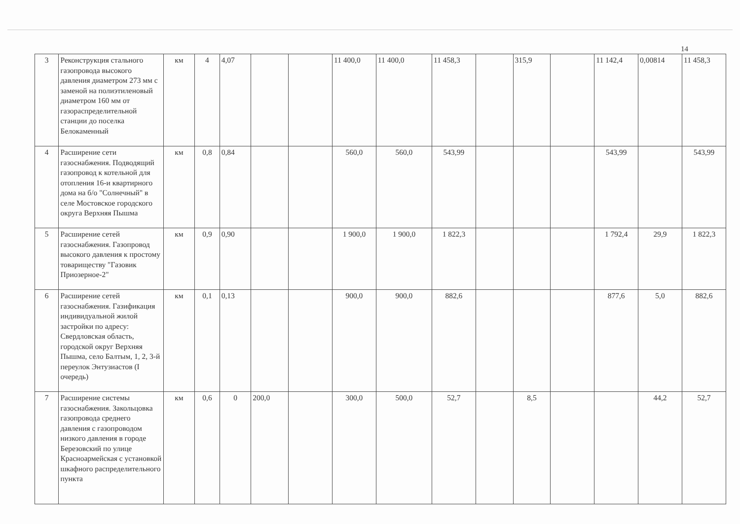14
| 3 | Реконструкция стального газопровода высокого давления диаметром 273 мм с заменой на полиэтиленовый диаметром 160 мм от газораспределительной станции до поселка Белокаменный | км | 4 | 4,07 | | | 11 400,0 | 11 400,0 | 11 458,3 | | 315,9 | | 11 142,4 | 0,00814 | 11 458,3 |
| 4 | Расширение сети газоснабжения. Подводящий газопровод к котельной для отопления 16-и квартирного дома на б/о "Солнечный" в селе Мостовское городского округа Верхняя Пышма | км | 0,8 | 0,84 | | | 560,0 | 560,0 | 543,99 | | | | 543,99 | | 543,99 |
| 5 | Расширение сетей газоснабжения. Газопровод высокого давления к простому товариществу "Газовик Приозерное-2" | км | 0,9 | 0,90 | | | 1 900,0 | 1 900,0 | 1 822,3 | | | | 1 792,4 | 29,9 | 1 822,3 |
| 6 | Расширение сетей газоснабжения. Газификация индивидуальной жилой застройки по адресу: Свердловская область, городской округ Верхняя Пышма, село Балтым, 1, 2, 3-й переулок Энтузиастов (I очередь) | км | 0,1 | 0,13 | | | 900,0 | 900,0 | 882,6 | | | | 877,6 | 5,0 | 882,6 |
| 7 | Расширение системы газоснабжения. Закольцовка газопровода среднего давления с газопроводом низкого давления в городе Березовский по улице Красноармейская с установкой шкафного распределительного пункта | км | 0,6 | 0 | 200,0 | | 300,0 | 500,0 | 52,7 | | 8,5 | | | 44,2 | 52,7 |